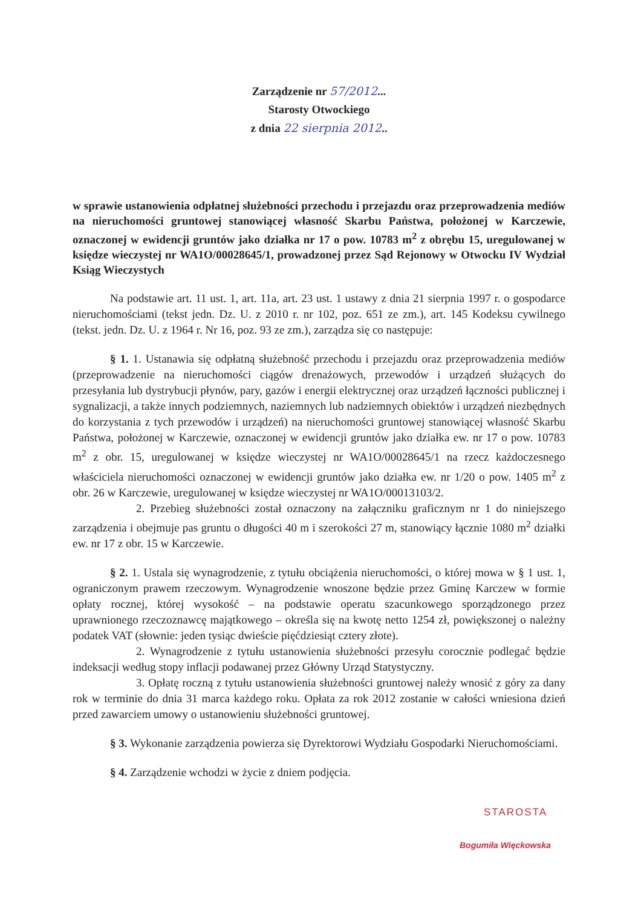Zarządzenie nr 57/2012...
Starosty Otwockiego
z dnia 22 sierpnia 2012..
w sprawie ustanowienia odpłatnej służebności przechodu i przejazdu oraz przeprowadzenia mediów na nieruchomości gruntowej stanowiącej własność Skarbu Państwa, położonej w Karczewie, oznaczonej w ewidencji gruntów jako działka nr 17 o pow. 10783 m<sup>2</sup> z obrębu 15, uregulowanej w księdze wieczystej nr WA1O/00028645/1, prowadzonej przez Sąd Rejonowy w Otwocku IV Wydział Ksiąg Wieczystych
Na podstawie art. 11 ust. 1, art. 11a, art. 23 ust. 1 ustawy z dnia 21 sierpnia 1997 r. o gospodarce nieruchomościami (tekst jedn. Dz. U. z 2010 r. nr 102, poz. 651 ze zm.), art. 145 Kodeksu cywilnego (tekst. jedn. Dz. U. z 1964 r. Nr 16, poz. 93 ze zm.), zarządza się co następuje:
§ 1. 1. Ustanawia się odpłatną służebność przechodu i przejazdu oraz przeprowadzenia mediów (przeprowadzenie na nieruchomości ciągów drenażowych, przewodów i urządzeń służących do przesyłania lub dystrybucji płynów, pary, gazów i energii elektrycznej oraz urządzeń łączności publicznej i sygnalizacji, a także innych podziemnych, naziemnych lub nadziemnych obiektów i urządzeń niezbędnych do korzystania z tych przewodów i urządzeń) na nieruchomości gruntowej stanowiącej własność Skarbu Państwa, położonej w Karczewie, oznaczonej w ewidencji gruntów jako działka ew. nr 17 o pow. 10783 m<sup>2</sup> z obr. 15, uregulowanej w księdze wieczystej nr WA1O/00028645/1 na rzecz każdoczesnego właściciela nieruchomości oznaczonej w ewidencji gruntów jako działka ew. nr 1/20 o pow. 1405 m<sup>2</sup> z obr. 26 w Karczewie, uregulowanej w księdze wieczystej nr WA1O/00013103/2.
2. Przebieg służebności został oznaczony na załączniku graficznym nr 1 do niniejszego zarządzenia i obejmuje pas gruntu o długości 40 m i szerokości 27 m, stanowiący łącznie 1080 m<sup>2</sup> działki ew. nr 17 z obr. 15 w Karczewie.
§ 2. 1. Ustala się wynagrodzenie, z tytułu obciążenia nieruchomości, o której mowa w § 1 ust. 1, ograniczonym prawem rzeczowym. Wynagrodzenie wnoszone będzie przez Gminę Karczew w formie opłaty rocznej, której wysokość – na podstawie operatu szacunkowego sporządzonego przez uprawnionego rzeczoznawcę majątkowego – określa się na kwotę netto 1254 zł, powiększonej o należny podatek VAT (słownie: jeden tysiąc dwieście pięćdziesiąt cztery złote).
2. Wynagrodzenie z tytułu ustanowienia służebności przesyłu corocznie podlegać będzie indeksacji według stopy inflacji podawanej przez Główny Urząd Statystyczny.
3. Opłatę roczną z tytułu ustanowienia służebności gruntowej należy wnosić z góry za dany rok w terminie do dnia 31 marca każdego roku. Opłata za rok 2012 zostanie w całości wniesiona dzień przed zawarciem umowy o ustanowieniu służebności gruntowej.
§ 3. Wykonanie zarządzenia powierza się Dyrektorowi Wydziału Gospodarki Nieruchomościami.
§ 4. Zarządzenie wchodzi w życie z dniem podjęcia.
STAROSTA
Bogumiła Więckowska